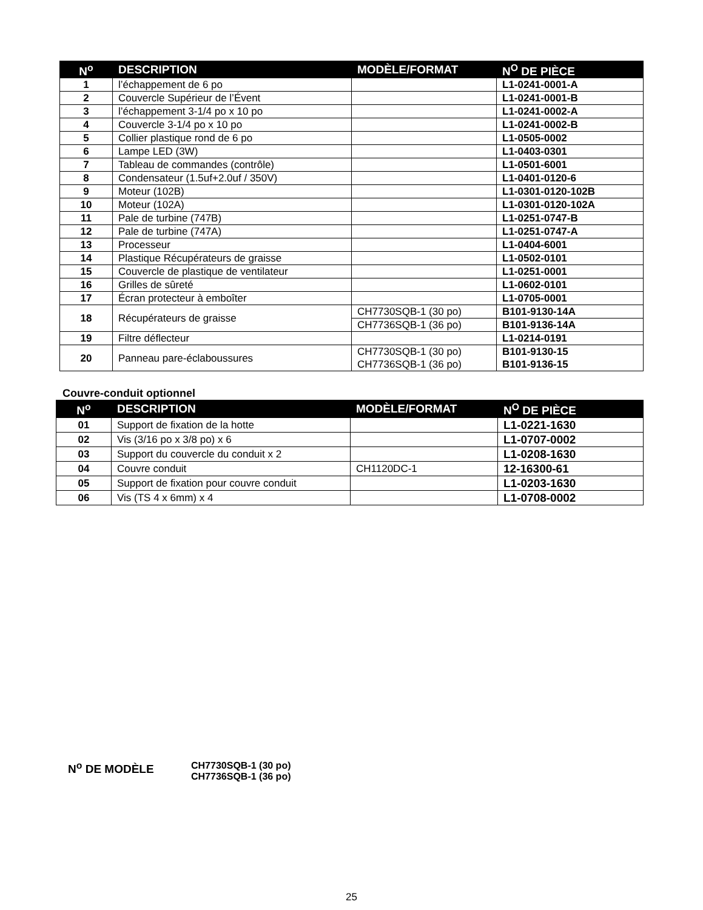| N<sup>o</sup> | DESCRIPTION | MODÈLE/FORMAT | N<sup>O</sup> DE PIÈCE |
| --- | --- | --- | --- |
| 1 | l’échappement de 6 po | | L1-0241-0001-A |
| 2 | Couvercle Supérieur de l’Évent | | L1-0241-0001-B |
| 3 | l’échappement 3-1/4 po x 10 po | | L1-0241-0002-A |
| 4 | Couvercle 3-1/4 po x 10 po | | L1-0241-0002-B |
| 5 | Collier plastique rond de 6 po | | L1-0505-0002 |
| 6 | Lampe LED (3W) | | L1-0403-0301 |
| 7 | Tableau de commandes (contrôle) | | L1-0501-6001 |
| 8 | Condensateur (1.5uf+2.0uf / 350V) | | L1-0401-0120-6 |
| 9 | Moteur (102B) | | L1-0301-0120-102B |
| 10 | Moteur (102A) | | L1-0301-0120-102A |
| 11 | Pale de turbine (747B) | | L1-0251-0747-B |
| 12 | Pale de turbine (747A) | | L1-0251-0747-A |
| 13 | Processeur | | L1-0404-6001 |
| 14 | Plastique Récupérateurs de graisse | | L1-0502-0101 |
| 15 | Couvercle de plastique de ventilateur | | L1-0251-0001 |
| 16 | Grilles de sûreté | | L1-0602-0101 |
| 17 | Écran protecteur à emboîter | | L1-0705-0001 |
| 18 | Récupérateurs de graisse | CH7730SQB-1 (30 po) | B101-9130-14A |
| | | CH7736SQB-1 (36 po) | B101-9136-14A |
| 19 | Filtre déflecteur | | L1-0214-0191 |
| 20 | Panneau pare-éclaboussures | CH7730SQB-1 (30 po) CH7736SQB-1 (36 po) | B101-9130-15 B101-9136-15 |
Couvre-conduit optionnel
| N<sup>o</sup> | DESCRIPTION | MODÈLE/FORMAT | N<sup>O</sup> DE PIÈCE |
| --- | --- | --- | --- |
| 01 | Support de fixation de la hotte | | L1-0221-1630 |
| 02 | Vis (3/16 po x 3/8 po) x 6 | | L1-0707-0002 |
| 03 | Support du couvercle du conduit x 2 | | L1-0208-1630 |
| 04 | Couvre conduit | CH1120DC-1 | 12-16300-61 |
| 05 | Support de fixation pour couvre conduit | | L1-0203-1630 |
| 06 | Vis (TS 4 x 6mm) x 4 | | L1-0708-0002 |
N<sup>o</sup> DE MODÈLE
CH7730SQB-1 (30 po)
CH7736SQB-1 (36 po)
25